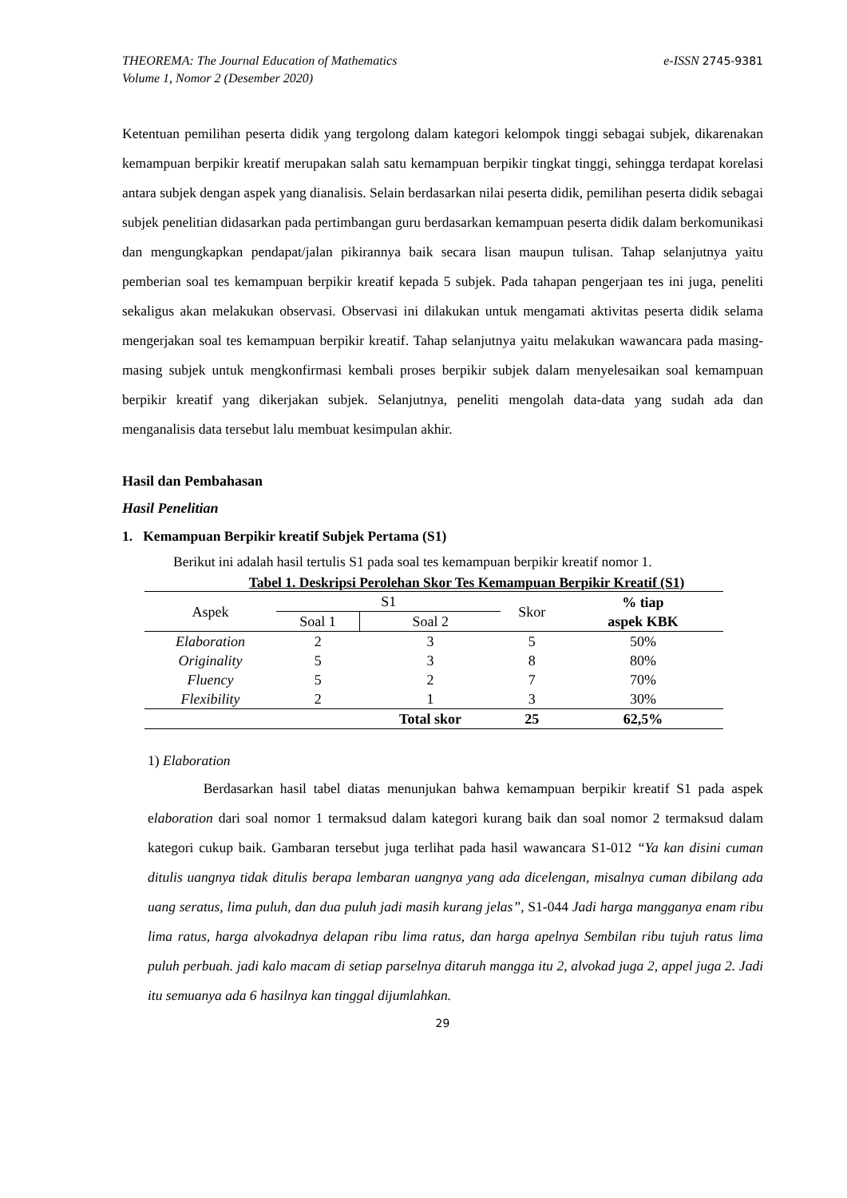THEOREMA: The Journal Education of Mathematics e-ISSN 2745-9381
Volume 1, Nomor 2 (Desember 2020)
Ketentuan pemilihan peserta didik yang tergolong dalam kategori kelompok tinggi sebagai subjek, dikarenakan kemampuan berpikir kreatif merupakan salah satu kemampuan berpikir tingkat tinggi, sehingga terdapat korelasi antara subjek dengan aspek yang dianalisis. Selain berdasarkan nilai peserta didik, pemilihan peserta didik sebagai subjek penelitian didasarkan pada pertimbangan guru berdasarkan kemampuan peserta didik dalam berkomunikasi dan mengungkapkan pendapat/jalan pikirannya baik secara lisan maupun tulisan. Tahap selanjutnya yaitu pemberian soal tes kemampuan berpikir kreatif kepada 5 subjek. Pada tahapan pengerjaan tes ini juga, peneliti sekaligus akan melakukan observasi. Observasi ini dilakukan untuk mengamati aktivitas peserta didik selama mengerjakan soal tes kemampuan berpikir kreatif. Tahap selanjutnya yaitu melakukan wawancara pada masing-masing subjek untuk mengkonfirmasi kembali proses berpikir subjek dalam menyelesaikan soal kemampuan berpikir kreatif yang dikerjakan subjek. Selanjutnya, peneliti mengolah data-data yang sudah ada dan menganalisis data tersebut lalu membuat kesimpulan akhir.
Hasil dan Pembahasan
Hasil Penelitian
1. Kemampuan Berpikir kreatif Subjek Pertama (S1)
Berikut ini adalah hasil tertulis S1 pada soal tes kemampuan berpikir kreatif nomor 1.
Tabel 1. Deskripsi Perolehan Skor Tes Kemampuan Berpikir Kreatif (S1)
| Aspek | S1 | | Skor | % tiap aspek KBK |
| --- | --- | --- | --- | --- |
| | Soal 1 | Soal 2 | | |
| Elaboration | 2 | 3 | 5 | 50% |
| Originality | 5 | 3 | 8 | 80% |
| Fluency | 5 | 2 | 7 | 70% |
| Flexibility | 2 | 1 | 3 | 30% |
| | | Total skor | 25 | 62,5% |
1) Elaboration
Berdasarkan hasil tabel diatas menunjukan bahwa kemampuan berpikir kreatif S1 pada aspek elaboration dari soal nomor 1 termaksud dalam kategori kurang baik dan soal nomor 2 termaksud dalam kategori cukup baik. Gambaran tersebut juga terlihat pada hasil wawancara S1-012 “Ya kan disini cuman ditulis uangnya tidak ditulis berapa lembaran uangnya yang ada dicelengan, misalnya cuman dibilang ada uang seratus, lima puluh, dan dua puluh jadi masih kurang jelas”, S1-044 Jadi harga mangganya enam ribu lima ratus, harga alvokadnya delapan ribu lima ratus, dan harga apelnya Sembilan ribu tujuh ratus lima puluh perbuah. jadi kalo macam di setiap parselnya ditaruh mangga itu 2, alvokad juga 2, appel juga 2. Jadi itu semuanya ada 6 hasilnya kan tinggal dijumlahkan.
29